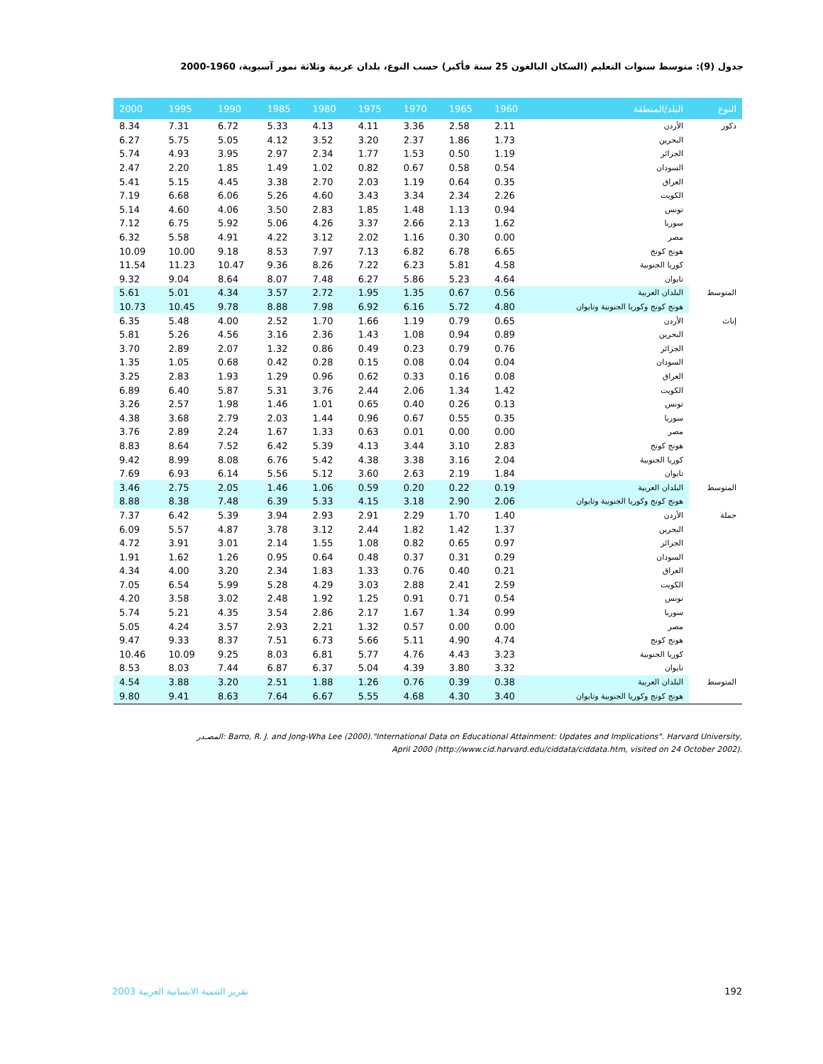جدول (9): متوسط سنوات التعليم (السكان البالغون 25 سنة فأكبر) حسب النوع، بلدان عربية وثلاثة نمور آسيوية، 1960-2000
| النوع | البلد/المنطقة | 1960 | 1965 | 1970 | 1975 | 1980 | 1985 | 1990 | 1995 | 2000 |
| --- | --- | --- | --- | --- | --- | --- | --- | --- | --- | --- |
| ذكور | الأردن | 2.11 | 2.58 | 3.36 | 4.11 | 4.13 | 5.33 | 6.72 | 7.31 | 8.34 |
| | البحرين | 1.73 | 1.86 | 2.37 | 3.20 | 3.52 | 4.12 | 5.05 | 5.75 | 6.27 |
| | الجزائر | 1.19 | 0.50 | 1.53 | 1.77 | 2.34 | 2.97 | 3.95 | 4.93 | 5.74 |
| | السودان | 0.54 | 0.58 | 0.67 | 0.82 | 1.02 | 1.49 | 1.85 | 2.20 | 2.47 |
| | العراق | 0.35 | 0.64 | 1.19 | 2.03 | 2.70 | 3.38 | 4.45 | 5.15 | 5.41 |
| | الكويت | 2.26 | 2.34 | 3.34 | 3.43 | 4.60 | 5.26 | 6.06 | 6.68 | 7.19 |
| | تونس | 0.94 | 1.13 | 1.48 | 1.85 | 2.83 | 3.50 | 4.06 | 4.60 | 5.14 |
| | سوريا | 1.62 | 2.13 | 2.66 | 3.37 | 4.26 | 5.06 | 5.92 | 6.75 | 7.12 |
| | مصر | 0.00 | 0.30 | 1.16 | 2.02 | 3.12 | 4.22 | 4.91 | 5.58 | 6.32 |
| | هونج كونج | 6.65 | 6.78 | 6.82 | 7.13 | 7.97 | 8.53 | 9.18 | 10.00 | 10.09 |
| | كوريا الجنوبية | 4.58 | 5.81 | 6.23 | 7.22 | 8.26 | 9.36 | 10.47 | 11.23 | 11.54 |
| | تايوان | 4.64 | 5.23 | 5.86 | 6.27 | 7.48 | 8.07 | 8.64 | 9.04 | 9.32 |
| المتوسط | البلدان العربية | 0.56 | 0.67 | 1.35 | 1.95 | 2.72 | 3.57 | 4.34 | 5.01 | 5.61 |
| | هونج كونج وكوريا الجنوبية وتايوان | 4.80 | 5.72 | 6.16 | 6.92 | 7.98 | 8.88 | 9.78 | 10.45 | 10.73 |
| إناث | الأردن | 0.65 | 0.79 | 1.19 | 1.66 | 1.70 | 2.52 | 4.00 | 5.48 | 6.35 |
| | البحرين | 0.89 | 0.94 | 1.08 | 1.43 | 2.36 | 3.16 | 4.56 | 5.26 | 5.81 |
| | الجزائر | 0.76 | 0.79 | 0.23 | 0.49 | 0.86 | 1.32 | 2.07 | 2.89 | 3.70 |
| | السودان | 0.04 | 0.04 | 0.08 | 0.15 | 0.28 | 0.42 | 0.68 | 1.05 | 1.35 |
| | العراق | 0.08 | 0.16 | 0.33 | 0.62 | 0.96 | 1.29 | 1.93 | 2.83 | 3.25 |
| | الكويت | 1.42 | 1.34 | 2.06 | 2.44 | 3.76 | 5.31 | 5.87 | 6.40 | 6.89 |
| | تونس | 0.13 | 0.26 | 0.40 | 0.65 | 1.01 | 1.46 | 1.98 | 2.57 | 3.26 |
| | سوريا | 0.35 | 0.55 | 0.67 | 0.96 | 1.44 | 2.03 | 2.79 | 3.68 | 4.38 |
| | مصر | 0.00 | 0.00 | 0.01 | 0.63 | 1.33 | 1.67 | 2.24 | 2.89 | 3.76 |
| | هونج كونج | 2.83 | 3.10 | 3.44 | 4.13 | 5.39 | 6.42 | 7.52 | 8.64 | 8.83 |
| | كوريا الجنوبية | 2.04 | 3.16 | 3.38 | 4.38 | 5.42 | 6.76 | 8.08 | 8.99 | 9.42 |
| | تايوان | 1.84 | 2.19 | 2.63 | 3.60 | 5.12 | 5.56 | 6.14 | 6.93 | 7.69 |
| المتوسط | البلدان العربية | 0.19 | 0.22 | 0.20 | 0.59 | 1.06 | 1.46 | 2.05 | 2.75 | 3.46 |
| | هونج كونج وكوريا الجنوبية وتايوان | 2.06 | 2.90 | 3.18 | 4.15 | 5.33 | 6.39 | 7.48 | 8.38 | 8.88 |
| جملة | الأردن | 1.40 | 1.70 | 2.29 | 2.91 | 2.93 | 3.94 | 5.39 | 6.42 | 7.37 |
| | البحرين | 1.37 | 1.42 | 1.82 | 2.44 | 3.12 | 3.78 | 4.87 | 5.57 | 6.09 |
| | الجزائر | 0.97 | 0.65 | 0.82 | 1.08 | 1.55 | 2.14 | 3.01 | 3.91 | 4.72 |
| | السودان | 0.29 | 0.31 | 0.37 | 0.48 | 0.64 | 0.95 | 1.26 | 1.62 | 1.91 |
| | العراق | 0.21 | 0.40 | 0.76 | 1.33 | 1.83 | 2.34 | 3.20 | 4.00 | 4.34 |
| | الكويت | 2.59 | 2.41 | 2.88 | 3.03 | 4.29 | 5.28 | 5.99 | 6.54 | 7.05 |
| | تونس | 0.54 | 0.71 | 0.91 | 1.25 | 1.92 | 2.48 | 3.02 | 3.58 | 4.20 |
| | سوريا | 0.99 | 1.34 | 1.67 | 2.17 | 2.86 | 3.54 | 4.35 | 5.21 | 5.74 |
| | مصر | 0.00 | 0.00 | 0.57 | 1.32 | 2.21 | 2.93 | 3.57 | 4.24 | 5.05 |
| | هونج كونج | 4.74 | 4.90 | 5.11 | 5.66 | 6.73 | 7.51 | 8.37 | 9.33 | 9.47 |
| | كوريا الجنوبية | 3.23 | 4.43 | 4.76 | 5.77 | 6.81 | 8.03 | 9.25 | 10.09 | 10.46 |
| | تايوان | 3.32 | 3.80 | 4.39 | 5.04 | 6.37 | 6.87 | 7.44 | 8.03 | 8.53 |
| المتوسط | البلدان العربية | 0.38 | 0.39 | 0.76 | 1.26 | 1.88 | 2.51 | 3.20 | 3.88 | 4.54 |
| | هونج كونج وكوريا الجنوبية وتايوان | 3.40 | 4.30 | 4.68 | 5.55 | 6.67 | 7.64 | 8.63 | 9.41 | 9.80 |
المصـدر: Barro, R. J. and Jong-Wha Lee (2000)."International Data on Educational Attainment: Updates and Implications". Harvard University,
April 2000 (http://www.cid.harvard.edu/ciddata/ciddata.htm, visited on 24 October 2002).
تقرير التنمية الانسانية العربية 2003
192